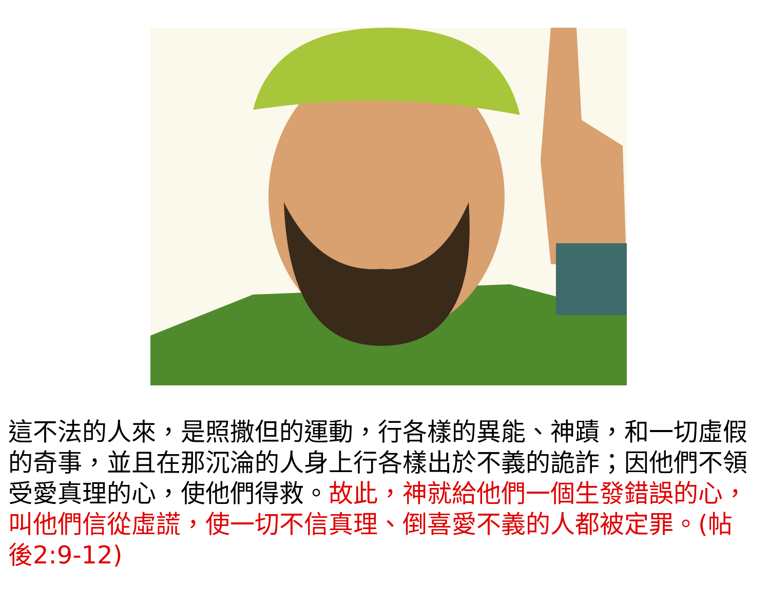這不法的人來，是照撒但的運動，行各樣的異能、神蹟，和一切虛假的奇事，並且在那沉淪的人身上行各樣出於不義的詭詐；因他們不領受愛真理的心，使他們得救。故此，神就給他們一個生發錯誤的心，叫他們信從虛謊，使一切不信真理、倒喜愛不義的人都被定罪。(帖後2:9-12)